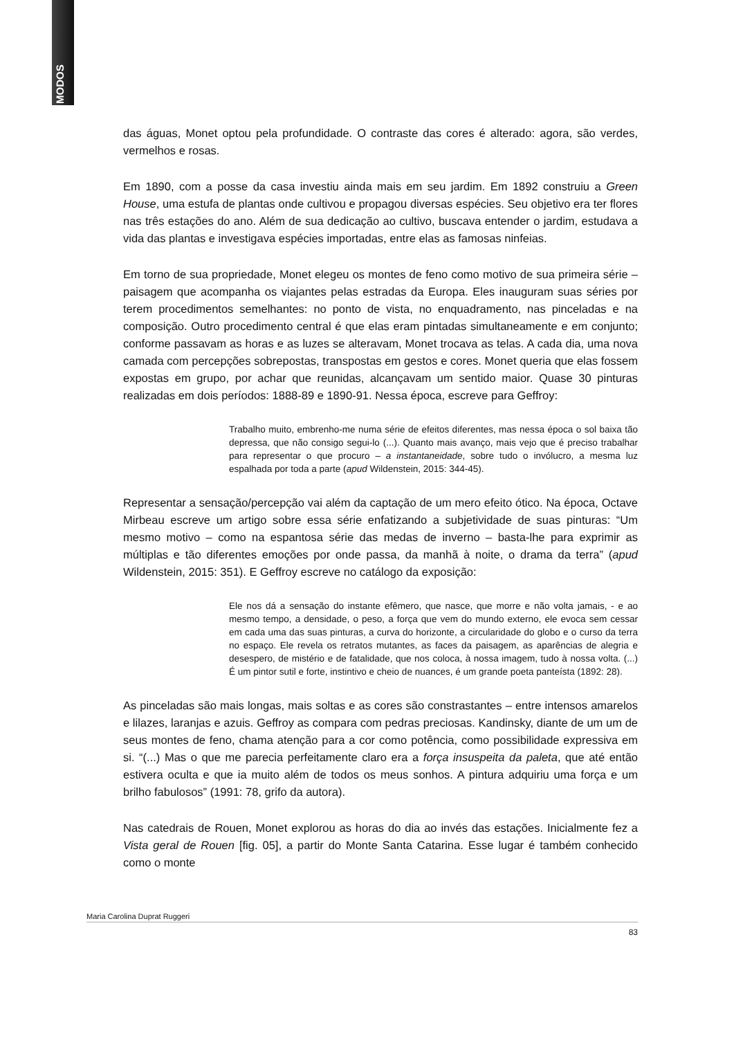MODOS
das águas, Monet optou pela profundidade. O contraste das cores é alterado: agora, são verdes, vermelhos e rosas.
Em 1890, com a posse da casa investiu ainda mais em seu jardim. Em 1892 construiu a Green House, uma estufa de plantas onde cultivou e propagou diversas espécies. Seu objetivo era ter flores nas três estações do ano. Além de sua dedicação ao cultivo, buscava entender o jardim, estudava a vida das plantas e investigava espécies importadas, entre elas as famosas ninfeias.
Em torno de sua propriedade, Monet elegeu os montes de feno como motivo de sua primeira série – paisagem que acompanha os viajantes pelas estradas da Europa. Eles inauguram suas séries por terem procedimentos semelhantes: no ponto de vista, no enquadramento, nas pinceladas e na composição. Outro procedimento central é que elas eram pintadas simultaneamente e em conjunto; conforme passavam as horas e as luzes se alteravam, Monet trocava as telas. A cada dia, uma nova camada com percepções sobrepostas, transpostas em gestos e cores. Monet queria que elas fossem expostas em grupo, por achar que reunidas, alcançavam um sentido maior. Quase 30 pinturas realizadas em dois períodos: 1888-89 e 1890-91. Nessa época, escreve para Geffroy:
Trabalho muito, embrenho-me numa série de efeitos diferentes, mas nessa época o sol baixa tão depressa, que não consigo segui-lo (...). Quanto mais avanço, mais vejo que é preciso trabalhar para representar o que procuro – a instantaneidade, sobre tudo o invólucro, a mesma luz espalhada por toda a parte (apud Wildenstein, 2015: 344-45).
Representar a sensação/percepção vai além da captação de um mero efeito ótico. Na época, Octave Mirbeau escreve um artigo sobre essa série enfatizando a subjetividade de suas pinturas: “Um mesmo motivo – como na espantosa série das medas de inverno – basta-lhe para exprimir as múltiplas e tão diferentes emoções por onde passa, da manhã à noite, o drama da terra” (apud Wildenstein, 2015: 351). E Geffroy escreve no catálogo da exposição:
Ele nos dá a sensação do instante efêmero, que nasce, que morre e não volta jamais, - e ao mesmo tempo, a densidade, o peso, a força que vem do mundo externo, ele evoca sem cessar em cada uma das suas pinturas, a curva do horizonte, a circularidade do globo e o curso da terra no espaço. Ele revela os retratos mutantes, as faces da paisagem, as aparências de alegria e desespero, de mistério e de fatalidade, que nos coloca, à nossa imagem, tudo à nossa volta. (...) É um pintor sutil e forte, instintivo e cheio de nuances, é um grande poeta panteísta (1892: 28).
As pinceladas são mais longas, mais soltas e as cores são constrastantes – entre intensos amarelos e lilazes, laranjas e azuis. Geffroy as compara com pedras preciosas. Kandinsky, diante de um um de seus montes de feno, chama atenção para a cor como potência, como possibilidade expressiva em si. “(...) Mas o que me parecia perfeitamente claro era a força insuspeita da paleta, que até então estivera oculta e que ia muito além de todos os meus sonhos. A pintura adquiriu uma força e um brilho fabulosos” (1991: 78, grifo da autora).
Nas catedrais de Rouen, Monet explorou as horas do dia ao invés das estações. Inicialmente fez a Vista geral de Rouen [fig. 05], a partir do Monte Santa Catarina. Esse lugar é também conhecido como o monte
Maria Carolina Duprat Ruggeri
83